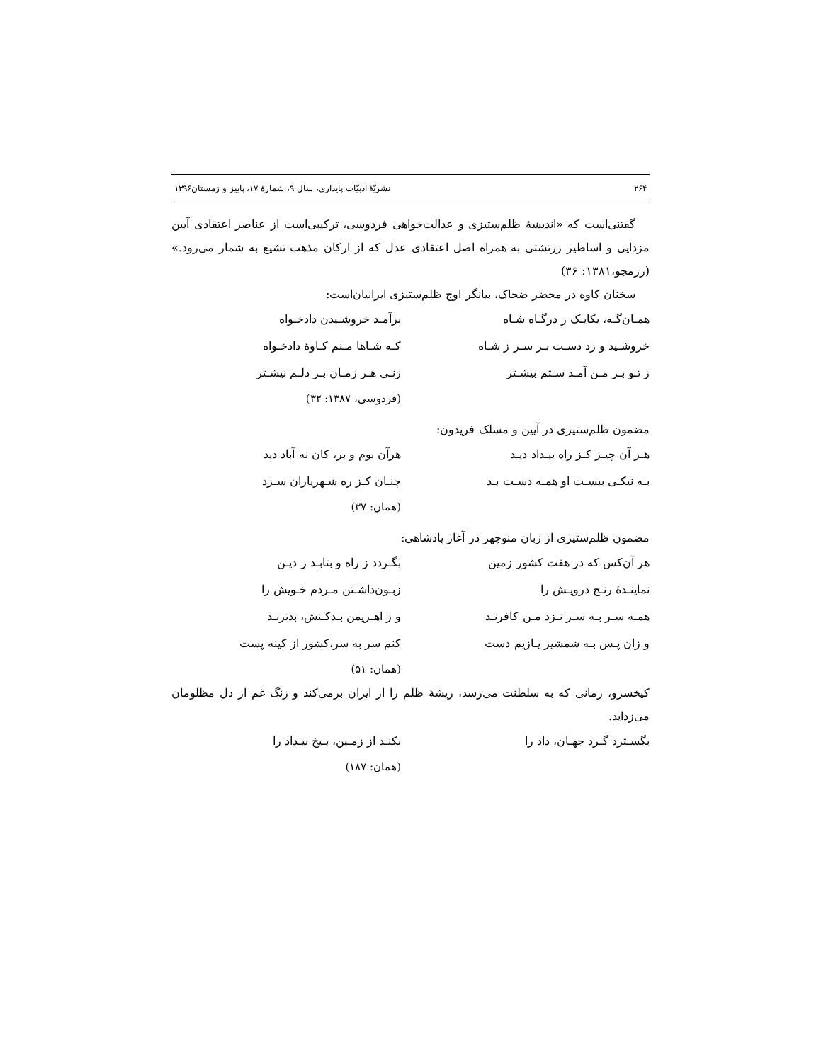۲۶۴ نشریّهٔ ادبیّات پایداری، سال ۹، شمارهٔ ۱۷، پاییز و زمستان۱۳۹۶
گفتنی‌است که «اندیشهٔ ظلم‌ستیزی و عدالت‌خواهی فردوسی، ترکیبی‌است از عناصر اعتقادی آیین مزدایی و اساطیر زرتشتی به همراه اصل اعتقادی عدل که از ارکان مذهب تشیع به شمار می‌رود.» (رزمجو،۱۳۸۱: ۳۶)
سخنان کاوه در محضر ضحاک، بیانگر اوج ظلم‌ستیزی ایرانیان‌است:
همـان‌گـه، یکایـک ز درگـاه شـاه برآمـد خروشـیدن دادخـواه
خروشـید و زد دسـت بـر سـر ز شـاه کـه شـاها مـنم کـاوهٔ دادخـواه
ز تـو بـر مـن آمـد سـتم بیشـتر زنـی هـر زمـان بـر دلـم نیشـتر
(فردوسی، ۱۳۸۷: ۳۲)
مضمون ظلم‌ستیزی در آیین و مسلک فریدون:
هـر آن چیـز کـز راه بیـداد دیـد هرآن بوم و بر، کان نه آباد دید
بـه نیکـی ببسـت او همـه دسـت بـد چنـان کـز ره شـهریاران سـزد
(همان: ۳۷)
مضمون ظلم‌ستیزی از زبان منوچهر در آغاز پادشاهی:
هر آن‌کس که در هفت کشور زمین بگـردد ز راه و بتابـد ز دیـن
نماینـدهٔ رنـج درویـش را زبـون‌داشـتن مـردم خـویش را
همـه سـر بـه سـر نـزد مـن کافرنـد و ز اهـریمن بـدکـنش، بدترنـد
و زان پـس بـه شمشیر یـازیم دست کنم سر به سر،کشور از کینه پست
(همان: ۵۱)
کیخسرو، زمانی که به سلطنت می‌رسد، ریشهٔ ظلم را از ایران برمی‌کند و زنگ غم از دل مظلومان می‌زداید.
بگسـترد گـرد جهـان، داد را بکنـد از زمـین، بـیخ بیـداد را
(همان: ۱۸۷)